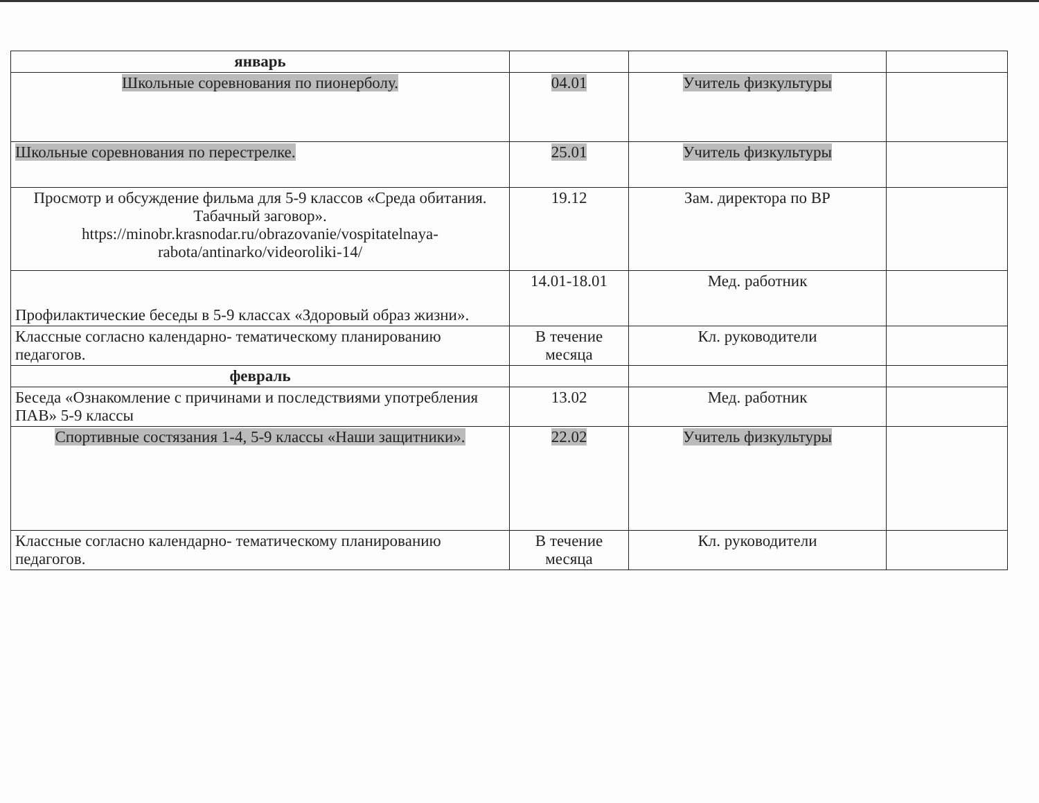| январь | | | |
| Школьные соревнования по пионерболу. | 04.01 | Учитель физкультуры | |
| Школьные соревнования по перестрелке. | 25.01 | Учитель физкультуры | |
| Просмотр и обсуждение фильма для 5-9 классов «Среда обитания. Табачный заговор». https://minobr.krasnodar.ru/obrazovanie/vospitatelnaya-rabota/antinarko/videoroliki-14/ | 19.12 | Зам. директора по ВР | |
| Профилактические беседы в 5-9 классах «Здоровый образ жизни». | 14.01-18.01 | Мед. работник | |
| Классные согласно календарно- тематическому планированию педагогов. | В течение месяца | Кл. руководители | |
| февраль | | | |
| Беседа «Ознакомление с причинами и последствиями употребления ПАВ» 5-9 классы | 13.02 | Мед. работник | |
| Спортивные состязания 1-4, 5-9 классы «Наши защитники». | 22.02 | Учитель физкультуры | |
| Классные согласно календарно- тематическому планированию педагогов. | В течение месяца | Кл. руководители | |